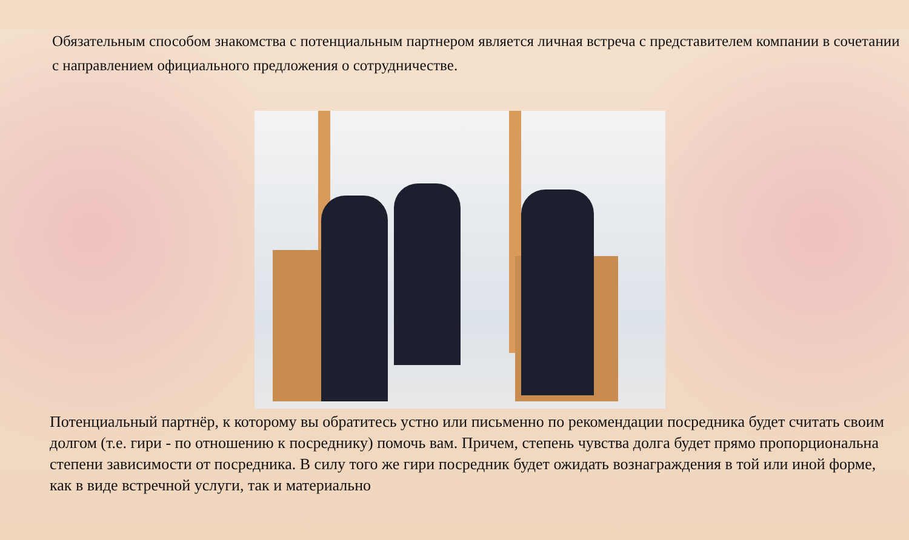Обязательным способом знакомства с потенциальным партнером является личная встреча с представителем компании в сочетании с направлением официального предложения о сотрудничестве.
Потенциальный партнёр, к которому вы обратитесь устно или письменно по рекомендации посредника будет считать своим долгом (т.е. гири - по отношению к посреднику) помочь вам. Причем, степень чувства долга будет прямо пропорциональна степени зависимости от посредника. В силу того же гири посредник будет ожидать вознаграждения в той или иной форме, как в виде встречной услуги, так и материально